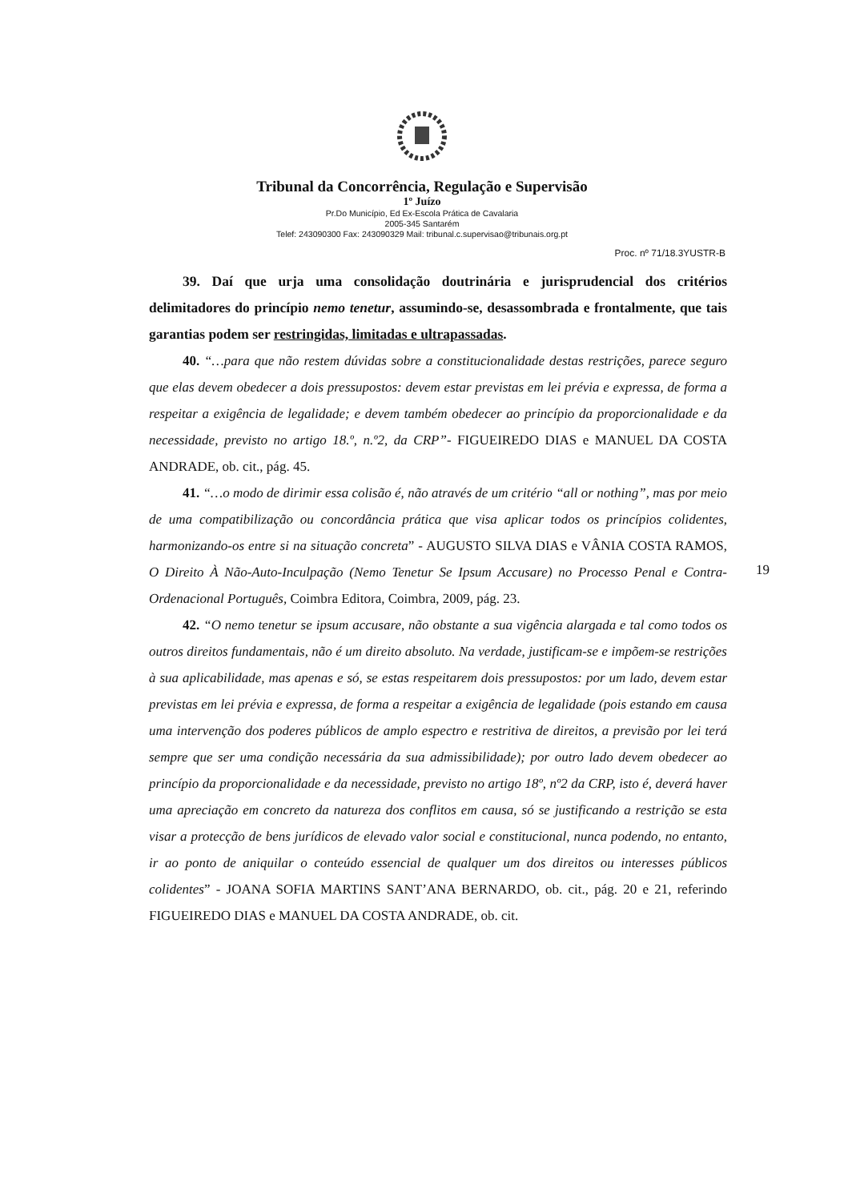Tribunal da Concorrência, Regulação e Supervisão
1º Juízo
Pr.Do Município, Ed Ex-Escola Prática de Cavalaria
2005-345 Santarém
Telef: 243090300 Fax: 243090329 Mail: tribunal.c.supervisao@tribunais.org.pt
Proc. nº 71/18.3YUSTR-B
39. Daí que urja uma consolidação doutrinária e jurisprudencial dos critérios delimitadores do princípio nemo tenetur, assumindo-se, desassombrada e frontalmente, que tais garantias podem ser restringidas, limitadas e ultrapassadas.
40. “…para que não restem dúvidas sobre a constitucionalidade destas restrições, parece seguro que elas devem obedecer a dois pressupostos: devem estar previstas em lei prévia e expressa, de forma a respeitar a exigência de legalidade; e devem também obedecer ao princípio da proporcionalidade e da necessidade, previsto no artigo 18.º, n.º2, da CRP”- FIGUEIREDO DIAS e MANUEL DA COSTA ANDRADE, ob. cit., pág. 45.
41. “…o modo de dirimir essa colisão é, não através de um critério “all or nothing”, mas por meio de uma compatibilização ou concordância prática que visa aplicar todos os princípios colidentes, harmonizando-os entre si na situação concreta” - AUGUSTO SILVA DIAS e VÂNIA COSTA RAMOS, O Direito À Não-Auto-Inculpação (Nemo Tenetur Se Ipsum Accusare) no Processo Penal e Contra-Ordenacional Português, Coimbra Editora, Coimbra, 2009, pág. 23.
42. “O nemo tenetur se ipsum accusare, não obstante a sua vigência alargada e tal como todos os outros direitos fundamentais, não é um direito absoluto. Na verdade, justificam-se e impõem-se restrições à sua aplicabilidade, mas apenas e só, se estas respeitarem dois pressupostos: por um lado, devem estar previstas em lei prévia e expressa, de forma a respeitar a exigência de legalidade (pois estando em causa uma intervenção dos poderes públicos de amplo espectro e restritiva de direitos, a previsão por lei terá sempre que ser uma condição necessária da sua admissibilidade); por outro lado devem obedecer ao princípio da proporcionalidade e da necessidade, previsto no artigo 18º, nº2 da CRP, isto é, deverá haver uma apreciação em concreto da natureza dos conflitos em causa, só se justificando a restrição se esta visar a protecção de bens jurídicos de elevado valor social e constitucional, nunca podendo, no entanto, ir ao ponto de aniquilar o conteúdo essencial de qualquer um dos direitos ou interesses públicos colidentes” - JOANA SOFIA MARTINS SANT’ANA BERNARDO, ob. cit., pág. 20 e 21, referindo FIGUEIREDO DIAS e MANUEL DA COSTA ANDRADE, ob. cit.
19